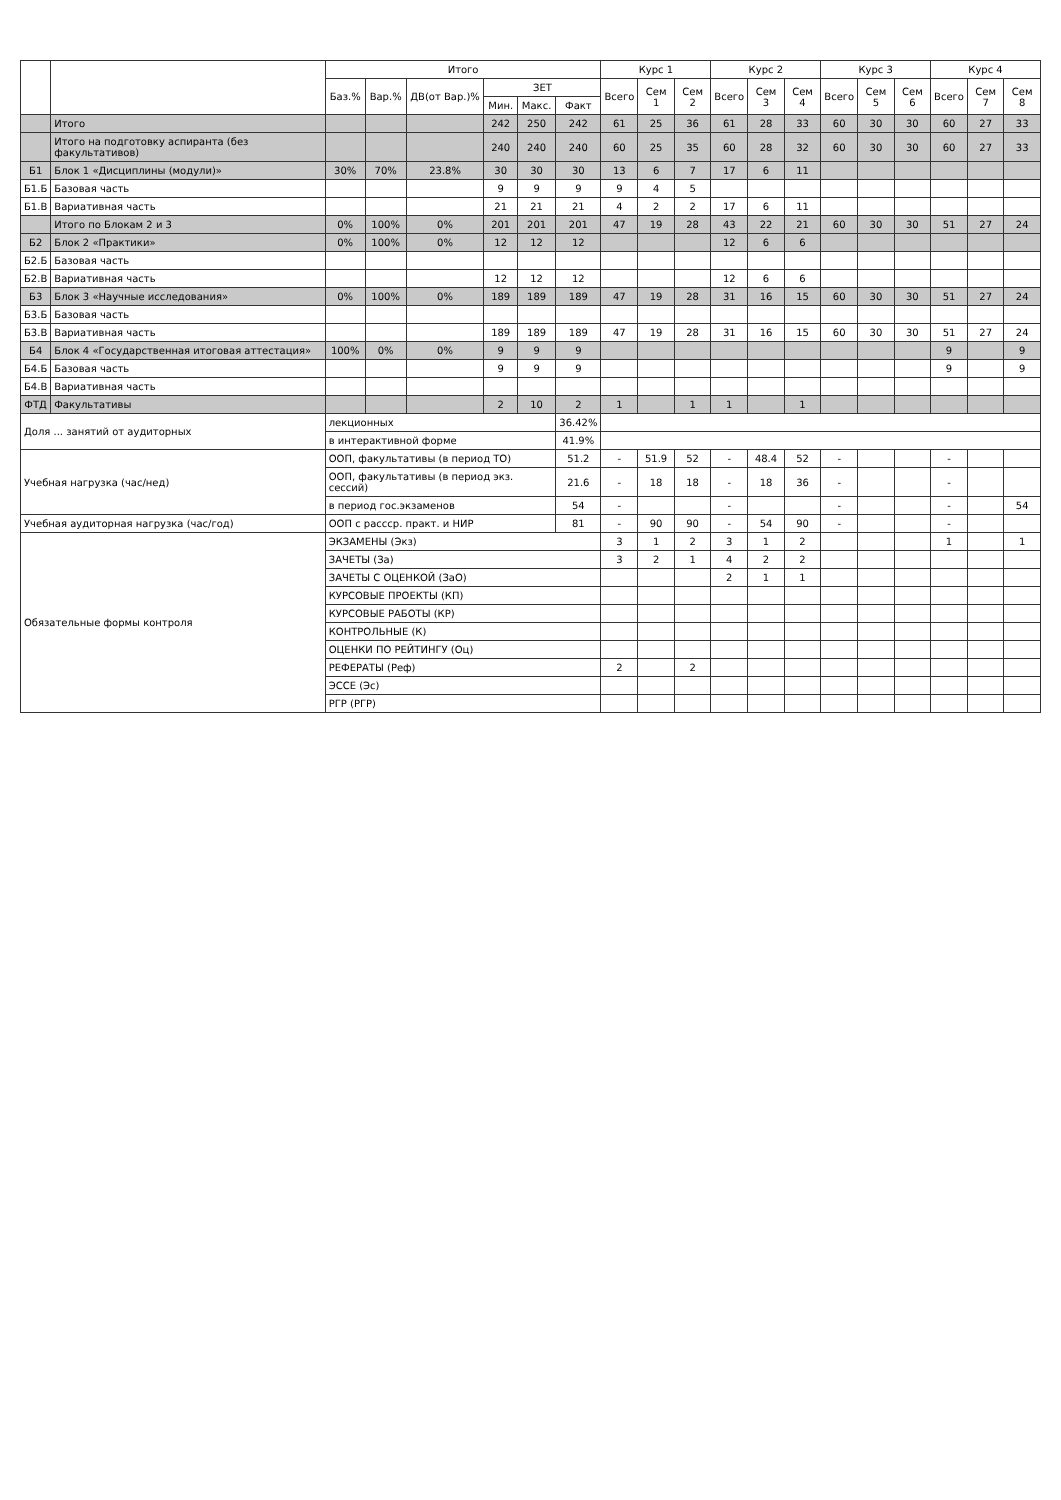| | | Итого | | | | | | Курс 1 | | | Курс 2 | | | Курс 3 | | | Курс 4 | | |
| --- | --- | --- | --- | --- | --- | --- | --- | --- | --- | --- | --- | --- | --- | --- | --- | --- | --- | --- | --- |
| | | Баз.% | Вар.% | ДВ(от Вар.)% | ЗЕТ | | | Всего | Сем 1 | Сем 2 | Всего | Сем 3 | Сем 4 | Всего | Сем 5 | Сем 6 | Всего | Сем 7 | Сем 8 |
| | | | | | Мин. | Макс. | Факт | | | | | | | | | | | | |
| | Итого | | | | 242 | 250 | 242 | 61 | 25 | 36 | 61 | 28 | 33 | 60 | 30 | 30 | 60 | 27 | 33 |
| | Итого на подготовку аспиранта (без факультативов) | | | | 240 | 240 | 240 | 60 | 25 | 35 | 60 | 28 | 32 | 60 | 30 | 30 | 60 | 27 | 33 |
| Б1 | Блок 1 «Дисциплины (модули)» | 30% | 70% | 23.8% | 30 | 30 | 30 | 13 | 6 | 7 | 17 | 6 | 11 | | | | | | |
| Б1.Б | Базовая часть | | | | 9 | 9 | 9 | 9 | 4 | 5 | | | | | | | | | |
| Б1.В | Вариативная часть | | | | 21 | 21 | 21 | 4 | 2 | 2 | 17 | 6 | 11 | | | | | | |
| | Итого по Блокам 2 и 3 | 0% | 100% | 0% | 201 | 201 | 201 | 47 | 19 | 28 | 43 | 22 | 21 | 60 | 30 | 30 | 51 | 27 | 24 |
| Б2 | Блок 2 «Практики» | 0% | 100% | 0% | 12 | 12 | 12 | | | | 12 | 6 | 6 | | | | | | |
| Б2.Б | Базовая часть | | | | | | | | | | | | | | | | | | |
| Б2.В | Вариативная часть | | | | 12 | 12 | 12 | | | | 12 | 6 | 6 | | | | | | |
| Б3 | Блок 3 «Научные исследования» | 0% | 100% | 0% | 189 | 189 | 189 | 47 | 19 | 28 | 31 | 16 | 15 | 60 | 30 | 30 | 51 | 27 | 24 |
| Б3.Б | Базовая часть | | | | | | | | | | | | | | | | | | |
| Б3.В | Вариативная часть | | | | 189 | 189 | 189 | 47 | 19 | 28 | 31 | 16 | 15 | 60 | 30 | 30 | 51 | 27 | 24 |
| Б4 | Блок 4 «Государственная итоговая аттестация» | 100% | 0% | 0% | 9 | 9 | 9 | | | | | | | | | | 9 | | 9 |
| Б4.Б | Базовая часть | | | | 9 | 9 | 9 | | | | | | | | | | 9 | | 9 |
| Б4.В | Вариативная часть | | | | | | | | | | | | | | | | | | |
| ФТД | Факультативы | | | | 2 | 10 | 2 | 1 | | 1 | 1 | | 1 | | | | | | |
| Доля ... занятий от аудиторных | | лекционных | | | | | 36.42% | | | | | | | | | | | | |
| | | в интерактивной форме | | | | | 41.9% | | | | | | | | | | | | |
| Учебная нагрузка (час/нед) | | ООП, факультативы (в период ТО) | | | | | 51.2 | - | 51.9 | 52 | - | 48.4 | 52 | - | | | - | | |
| | | ООП, факультативы (в период экз. сессий) | | | | | 21.6 | - | 18 | 18 | - | 18 | 36 | - | | | - | | |
| | | в период гос.экзаменов | | | | | 54 | - | | | - | | | - | | | - | | 54 |
| Учебная аудиторная нагрузка (час/год) | | ООП с рассср. практ. и НИР | | | | | 81 | - | 90 | 90 | - | 54 | 90 | - | | | - | | |
| Обязательные формы контроля | | ЭКЗАМЕНЫ (Экз) | | | | | | 3 | 1 | 2 | 3 | 1 | 2 | | | | 1 | | 1 |
| | | ЗАЧЕТЫ (За) | | | | | | 3 | 2 | 1 | 4 | 2 | 2 | | | | | | |
| | | ЗАЧЕТЫ С ОЦЕНКОЙ (ЗаО) | | | | | | | | | 2 | 1 | 1 | | | | | | |
| | | КУРСОВЫЕ ПРОЕКТЫ (КП) | | | | | | | | | | | | | | | | | |
| | | КУРСОВЫЕ РАБОТЫ (КР) | | | | | | | | | | | | | | | | | |
| | | КОНТРОЛЬНЫЕ (К) | | | | | | | | | | | | | | | | | |
| | | ОЦЕНКИ ПО РЕЙТИНГУ (Оц) | | | | | | | | | | | | | | | | | |
| | | РЕФЕРАТЫ (Реф) | | | | | | 2 | | 2 | | | | | | | | | |
| | | ЭССЕ (Эс) | | | | | | | | | | | | | | | | | |
| | | РГР (РГР) | | | | | | | | | | | | | | | | | |